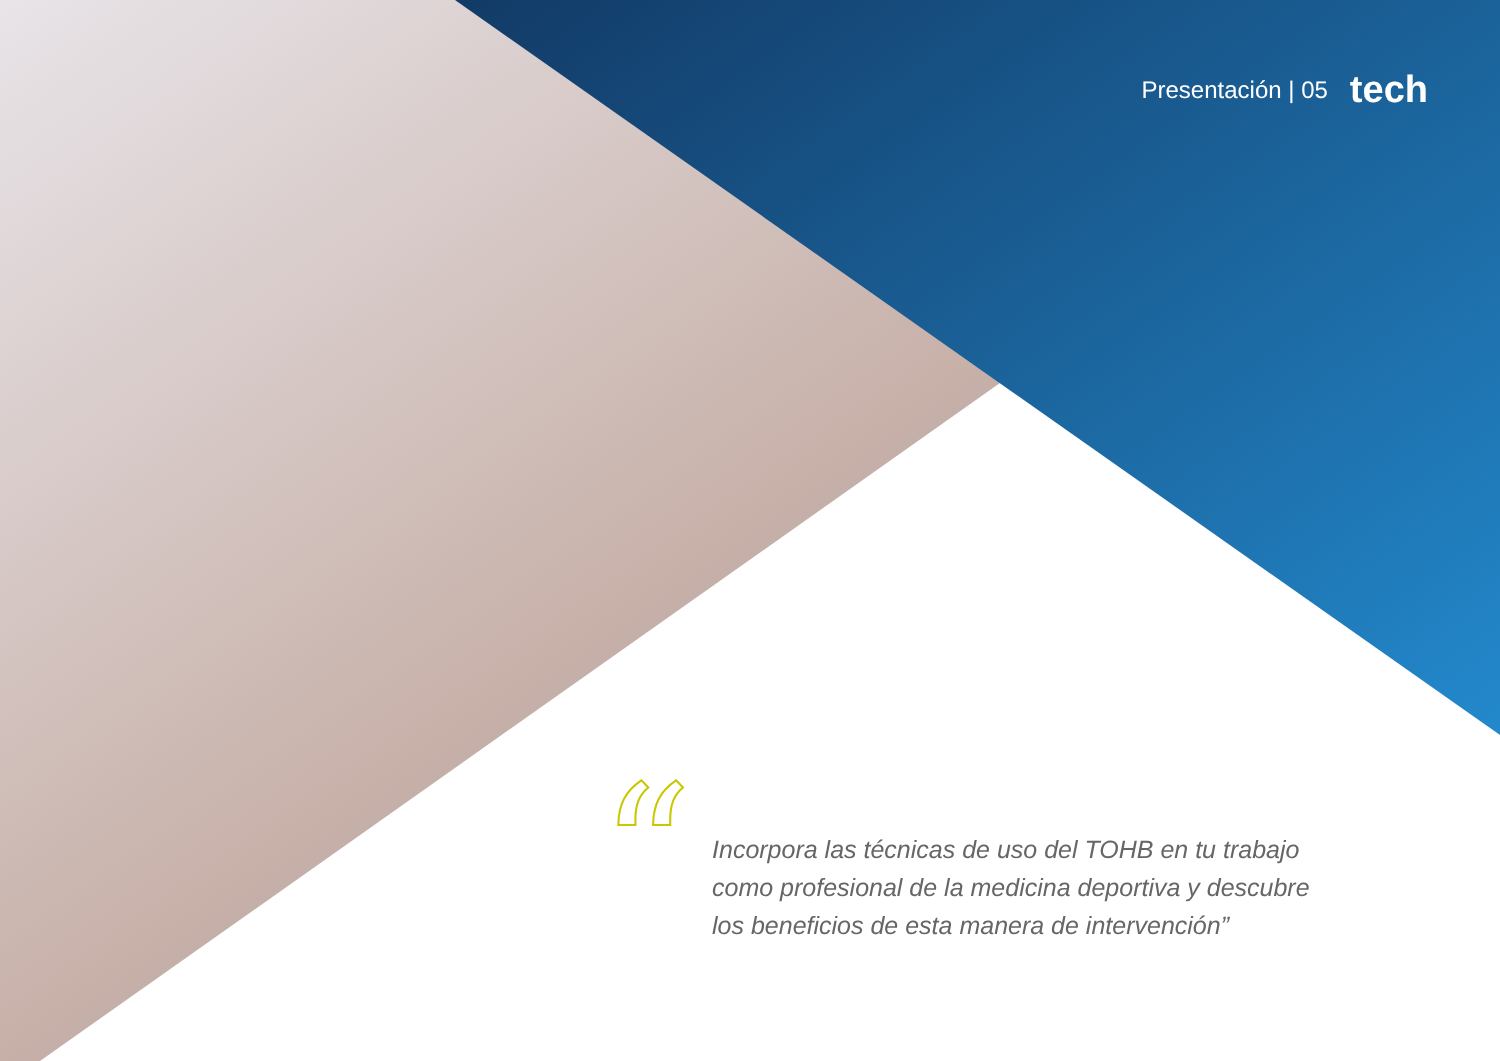Presentación | 05 tech
“
Incorpora las técnicas de uso del TOHB en tu trabajo como profesional de la medicina deportiva y descubre los beneficios de esta manera de intervención”